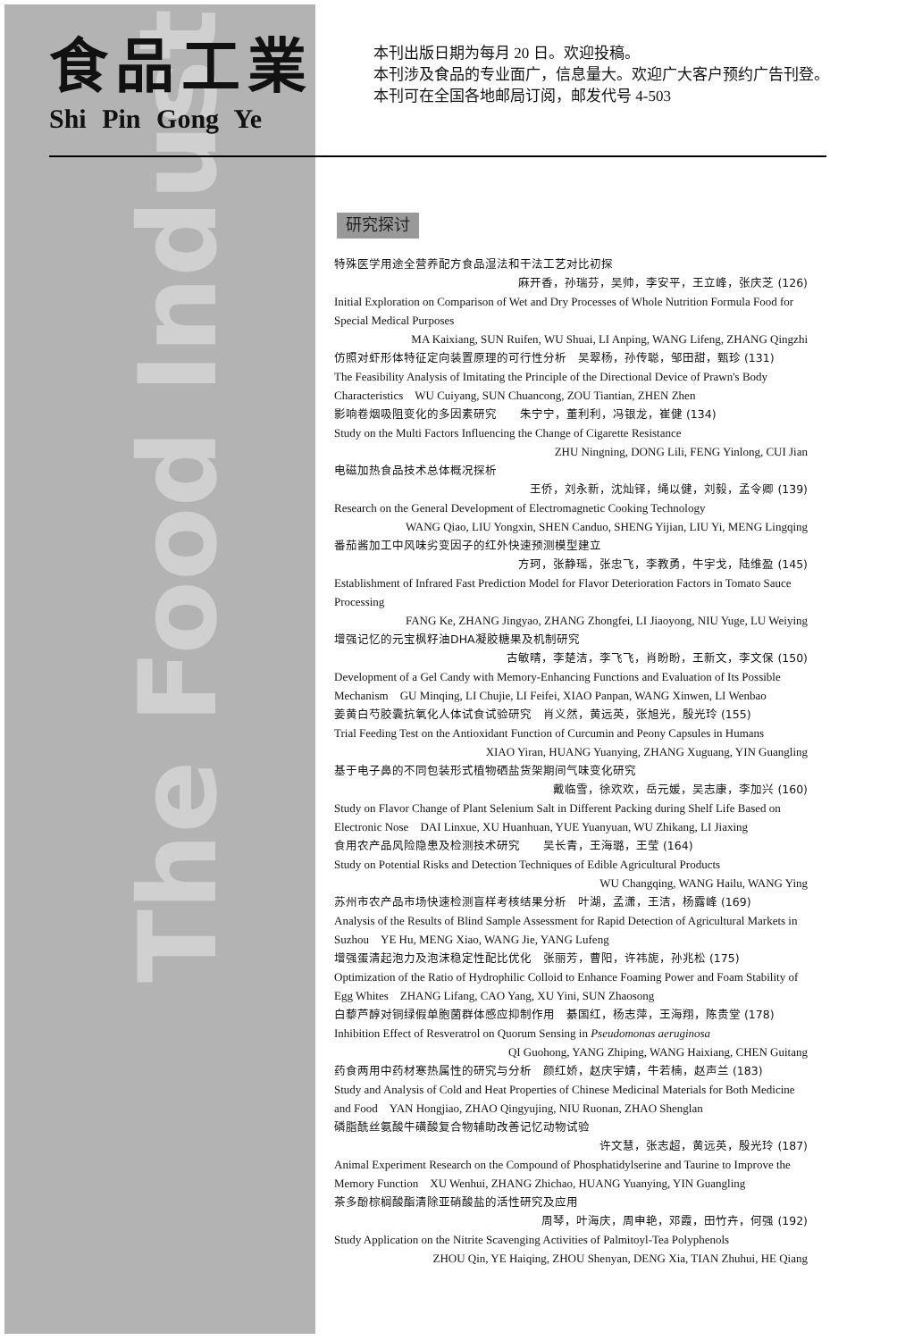The Food Industry
食品工業
Shi Pin Gong Ye
本刊出版日期为每月 20 日。欢迎投稿。
本刊涉及食品的专业面广，信息量大。欢迎广大客户预约广告刊登。
本刊可在全国各地邮局订阅，邮发代号 4-503
研究探讨
特殊医学用途全营养配方食品湿法和干法工艺对比初探
麻开香，孙瑞芬，吴帅，李安平，王立峰，张庆芝 (126)
Initial Exploration on Comparison of Wet and Dry Processes of Whole Nutrition Formula Food for Special Medical Purposes
MA Kaixiang, SUN Ruifen, WU Shuai, LI Anping, WANG Lifeng, ZHANG Qingzhi
仿照对虾形体特征定向装置原理的可行性分析　吴翠杨，孙传聪，邹田甜，甄珍 (131)
The Feasibility Analysis of Imitating the Principle of the Directional Device of Prawn's Body Characteristics　WU Cuiyang, SUN Chuancong, ZOU Tiantian, ZHEN Zhen
影响卷烟吸阻变化的多因素研究　　朱宁宁，董利利，冯银龙，崔健 (134)
Study on the Multi Factors Influencing the Change of Cigarette Resistance
ZHU Ningning, DONG Lili, FENG Yinlong, CUI Jian
电磁加热食品技术总体概况探析
王侨，刘永新，沈灿铎，绳以健，刘毅，孟令卿 (139)
Research on the General Development of Electromagnetic Cooking Technology
WANG Qiao, LIU Yongxin, SHEN Canduo, SHENG Yijian, LIU Yi, MENG Lingqing
番茄酱加工中风味劣变因子的红外快速预测模型建立
方珂，张静瑶，张忠飞，李教勇，牛宇戈，陆维盈 (145)
Establishment of Infrared Fast Prediction Model for Flavor Deterioration Factors in Tomato Sauce Processing
FANG Ke, ZHANG Jingyao, ZHANG Zhongfei, LI Jiaoyong, NIU Yuge, LU Weiying
增强记忆的元宝枫籽油DHA凝胶糖果及机制研究
古敏晴，李楚洁，李飞飞，肖盼盼，王新文，李文保 (150)
Development of a Gel Candy with Memory-Enhancing Functions and Evaluation of Its Possible Mechanism　GU Minqing, LI Chujie, LI Feifei, XIAO Panpan, WANG Xinwen, LI Wenbao
姜黄白芍胶囊抗氧化人体试食试验研究　肖义然，黄远英，张旭光，殷光玲 (155)
Trial Feeding Test on the Antioxidant Function of Curcumin and Peony Capsules in Humans
XIAO Yiran, HUANG Yuanying, ZHANG Xuguang, YIN Guangling
基于电子鼻的不同包装形式植物硒盐货架期间气味变化研究
戴临雪，徐欢欢，岳元媛，吴志康，李加兴 (160)
Study on Flavor Change of Plant Selenium Salt in Different Packing during Shelf Life Based on Electronic Nose　DAI Linxue, XU Huanhuan, YUE Yuanyuan, WU Zhikang, LI Jiaxing
食用农产品风险隐患及检测技术研究　　吴长青，王海璐，王莹 (164)
Study on Potential Risks and Detection Techniques of Edible Agricultural Products
WU Changqing, WANG Hailu, WANG Ying
苏州市农产品市场快速检测盲样考核结果分析　叶湖，孟潇，王洁，杨露峰 (169)
Analysis of the Results of Blind Sample Assessment for Rapid Detection of Agricultural Markets in Suzhou　YE Hu, MENG Xiao, WANG Jie, YANG Lufeng
增强蛋清起泡力及泡沫稳定性配比优化　张丽芳，曹阳，许祎旎，孙兆松 (175)
Optimization of the Ratio of Hydrophilic Colloid to Enhance Foaming Power and Foam Stability of Egg Whites　ZHANG Lifang, CAO Yang, XU Yini, SUN Zhaosong
白藜芦醇对铜绿假单胞菌群体感应抑制作用　綦国红，杨志萍，王海翔，陈贵堂 (178)
Inhibition Effect of Resveratrol on Quorum Sensing in Pseudomonas aeruginosa
QI Guohong, YANG Zhiping, WANG Haixiang, CHEN Guitang
药食两用中药材寒热属性的研究与分析　颜红娇，赵庆宇婧，牛若楠，赵声兰 (183)
Study and Analysis of Cold and Heat Properties of Chinese Medicinal Materials for Both Medicine and Food　YAN Hongjiao, ZHAO Qingyujing, NIU Ruonan, ZHAO Shenglan
磷脂酰丝氨酸牛磺酸复合物辅助改善记忆动物试验
许文慧，张志超，黄远英，殷光玲 (187)
Animal Experiment Research on the Compound of Phosphatidylserine and Taurine to Improve the Memory Function　XU Wenhui, ZHANG Zhichao, HUANG Yuanying, YIN Guangling
茶多酚棕榈酸酯清除亚硝酸盐的活性研究及应用
周琴，叶海庆，周申艳，邓霞，田竹卉，何强 (192)
Study Application on the Nitrite Scavenging Activities of Palmitoyl-Tea Polyphenols
ZHOU Qin, YE Haiqing, ZHOU Shenyan, DENG Xia, TIAN Zhuhui, HE Qiang